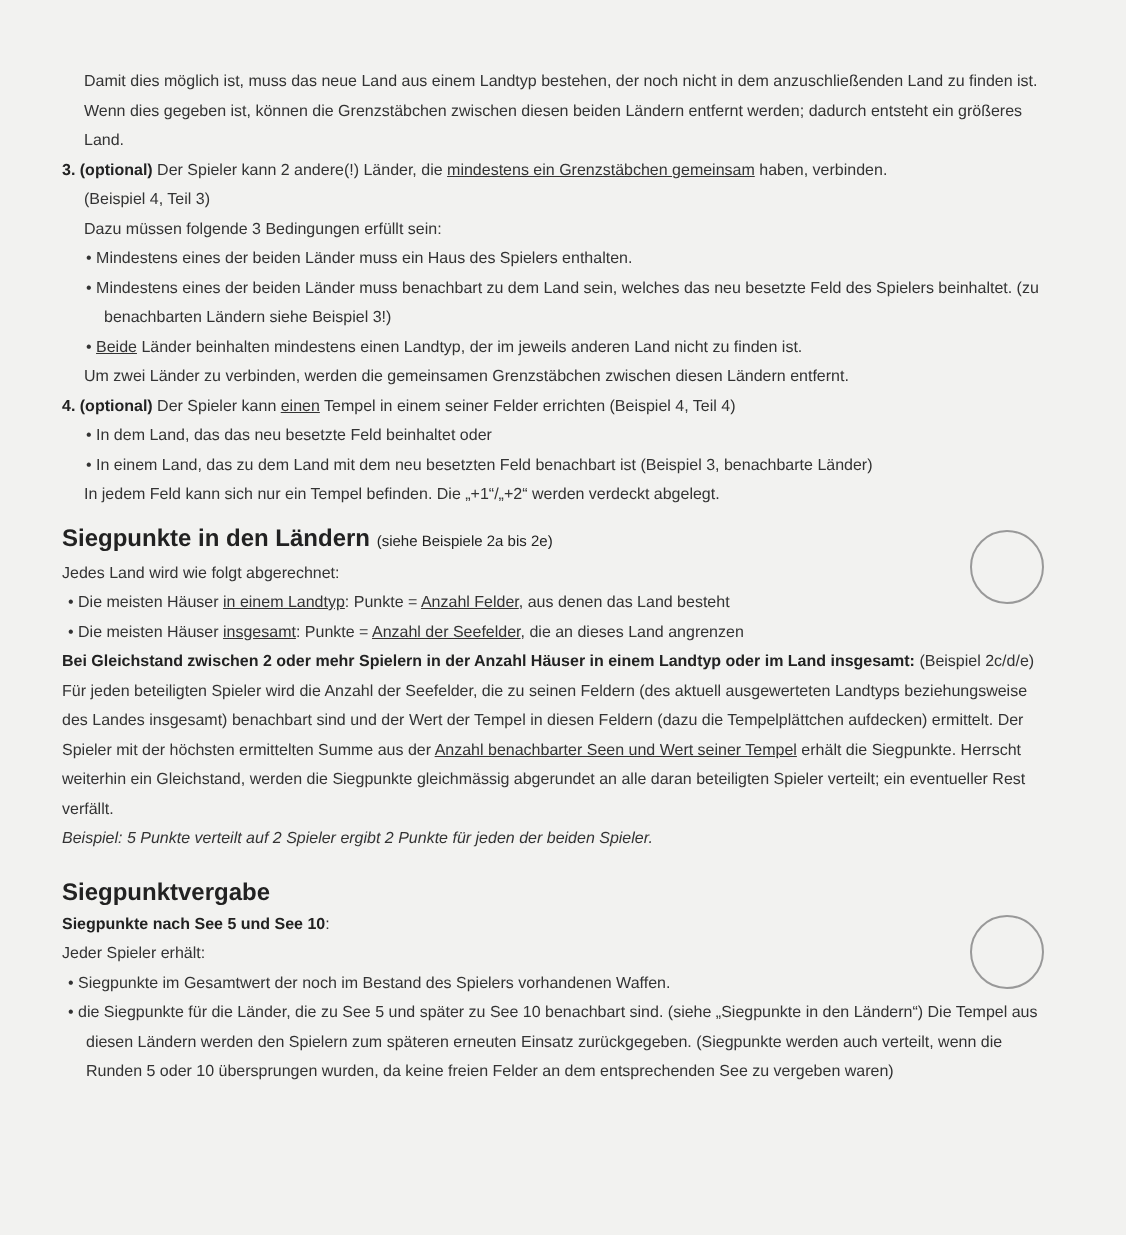Damit dies möglich ist, muss das neue Land aus einem Landtyp bestehen, der noch nicht in dem anzuschließenden Land zu finden ist. Wenn dies gegeben ist, können die Grenzstäbchen zwischen diesen beiden Ländern entfernt werden; dadurch entsteht ein größeres Land.
3. (optional) Der Spieler kann 2 andere(!) Länder, die mindestens ein Grenzstäbchen gemeinsam haben, verbinden.
(Beispiel 4, Teil 3)
Dazu müssen folgende 3 Bedingungen erfüllt sein:
• Mindestens eines der beiden Länder muss ein Haus des Spielers enthalten.
• Mindestens eines der beiden Länder muss benachbart zu dem Land sein, welches das neu besetzte Feld des Spielers beinhaltet. (zu benachbarten Ländern siehe Beispiel 3!)
• Beide Länder beinhalten mindestens einen Landtyp, der im jeweils anderen Land nicht zu finden ist.
Um zwei Länder zu verbinden, werden die gemeinsamen Grenzstäbchen zwischen diesen Ländern entfernt.
4. (optional) Der Spieler kann einen Tempel in einem seiner Felder errichten (Beispiel 4, Teil 4)
• In dem Land, das das neu besetzte Feld beinhaltet oder
• In einem Land, das zu dem Land mit dem neu besetzten Feld benachbart ist (Beispiel 3, benachbarte Länder)
In jedem Feld kann sich nur ein Tempel befinden. Die „+1“/„+2“ werden verdeckt abgelegt.
Siegpunkte in den Ländern (siehe Beispiele 2a bis 2e)
Jedes Land wird wie folgt abgerechnet:
• Die meisten Häuser in einem Landtyp: Punkte = Anzahl Felder, aus denen das Land besteht
• Die meisten Häuser insgesamt: Punkte = Anzahl der Seefelder, die an dieses Land angrenzen
Bei Gleichstand zwischen 2 oder mehr Spielern in der Anzahl Häuser in einem Landtyp oder im Land insgesamt: (Beispiel 2c/d/e)
Für jeden beteiligten Spieler wird die Anzahl der Seefelder, die zu seinen Feldern (des aktuell ausgewerteten Landtyps beziehungsweise des Landes insgesamt) benachbart sind und der Wert der Tempel in diesen Feldern (dazu die Tempelplättchen aufdecken) ermittelt. Der Spieler mit der höchsten ermittelten Summe aus der Anzahl benachbarter Seen und Wert seiner Tempel erhält die Siegpunkte. Herrscht weiterhin ein Gleichstand, werden die Siegpunkte gleichmässig abgerundet an alle daran beteiligten Spieler verteilt; ein eventueller Rest verfällt.
Beispiel: 5 Punkte verteilt auf 2 Spieler ergibt 2 Punkte für jeden der beiden Spieler.
Siegpunktvergabe
Siegpunkte nach See 5 und See 10:
Jeder Spieler erhält:
• Siegpunkte im Gesamtwert der noch im Bestand des Spielers vorhandenen Waffen.
• die Siegpunkte für die Länder, die zu See 5 und später zu See 10 benachbart sind. (siehe „Siegpunkte in den Ländern“) Die Tempel aus diesen Ländern werden den Spielern zum späteren erneuten Einsatz zurückgegeben. (Siegpunkte werden auch verteilt, wenn die Runden 5 oder 10 übersprungen wurden, da keine freien Felder an dem entsprechenden See zu vergeben waren)